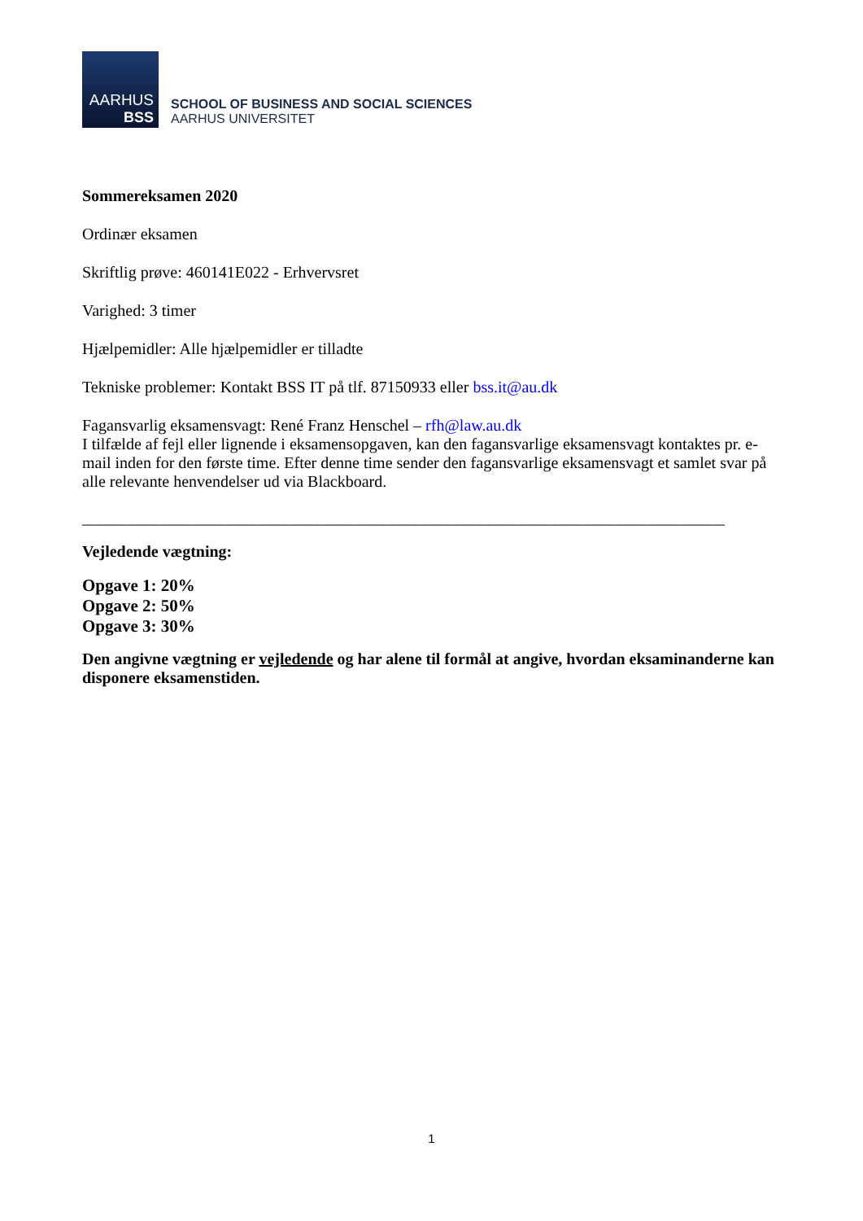AARHUS
BSS
SCHOOL OF BUSINESS AND SOCIAL SCIENCES
AARHUS UNIVERSITET
Sommereksamen 2020
Ordinær eksamen
Skriftlig prøve: 460141E022 - Erhvervsret
Varighed: 3 timer
Hjælpemidler: Alle hjælpemidler er tilladte
Tekniske problemer: Kontakt BSS IT på tlf. 87150933 eller bss.it@au.dk
Fagansvarlig eksamensvagt: René Franz Henschel – rfh@law.au.dk
I tilfælde af fejl eller lignende i eksamensopgaven, kan den fagansvarlige eksamensvagt kontaktes pr. e-mail inden for den første time. Efter denne time sender den fagansvarlige eksamensvagt et samlet svar på alle relevante henvendelser ud via Blackboard.
_______________________________________________________________________________
Vejledende vægtning:
Opgave 1: 20%
Opgave 2: 50%
Opgave 3: 30%
Den angivne vægtning er vejledende og har alene til formål at angive, hvordan eksaminanderne kan disponere eksamenstiden.
1